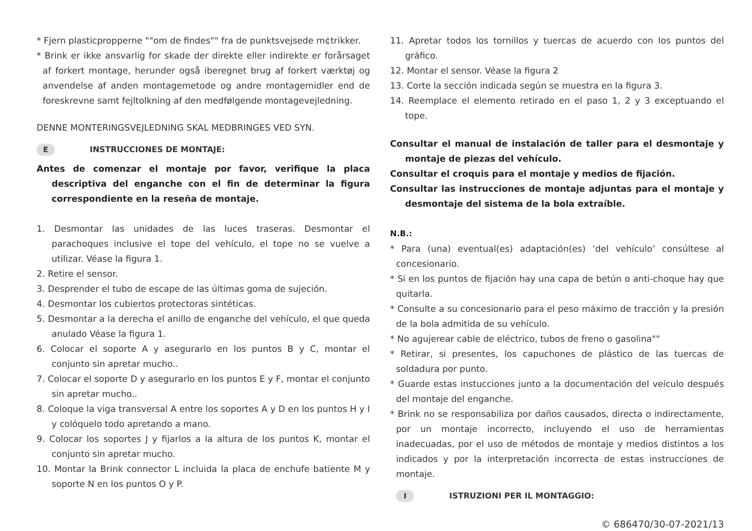* Fjern plasticpropperne ""om de findes"" fra de punktsvejsede m¢trikker.
* Brink er ikke ansvarlig for skade der direkte eller indirekte er forårsaget af forkert montage, herunder også iberegnet brug af forkert værktøj og anvendelse af anden montagemetode og andre montagemidler end de foreskrevne samt fejltolkning af den medfølgende montagevejledning.
DENNE MONTERINGSVEJLEDNING SKAL MEDBRINGES VED SYN.
E INSTRUCCIONES DE MONTAJE:
Antes de comenzar el montaje por favor, verifique la placa descriptiva del enganche con el fin de determinar la figura correspondiente en la reseña de montaje.
1. Desmontar las unidades de las luces traseras. Desmontar el parachoques inclusive el tope del vehículo, el tope no se vuelve a utilizar. Véase la figura 1.
2. Retire el sensor.
3. Desprender el tubo de escape de las últimas goma de sujeción.
4. Desmontar los cubiertos protectoras sintéticas.
5. Desmontar a la derecha el anillo de enganche del vehículo, el que queda anulado Véase la figura 1.
6. Colocar el soporte A y asegurarlo en los puntos B y C, montar el conjunto sin apretar mucho..
7. Colocar el soporte D y asegurarlo en los puntos E y F, montar el conjunto sin apretar mucho..
8. Coloque la viga transversal A entre los soportes A y D en los puntos H y I y colóquelo todo apretando a mano.
9. Colocar los soportes J y fijarlos a la altura de los puntos K, montar el conjunto sin apretar mucho.
10. Montar la Brink connector L incluida la placa de enchufe batiente M y soporte N en los puntos O y P.
11. Apretar todos los tornillos y tuercas de acuerdo con los puntos del gráfico.
12. Montar el sensor. Véase la figura 2
13. Corte la sección indicada según se muestra en la figura 3.
14. Reemplace el elemento retirado en el paso 1, 2 y 3 exceptuando el tope.
Consultar el manual de instalación de taller para el desmontaje y montaje de piezas del vehículo.
Consultar el croquis para el montaje y medios de fijación.
Consultar las instrucciones de montaje adjuntas para el montaje y desmontaje del sistema de la bola extraíble.
N.B.:
* Para (una) eventual(es) adaptación(es) ‘del vehículo’ consúltese al concesionario.
* Si en los puntos de fijación hay una capa de betún o anti-choque hay que quitarla.
* Consulte a su concesionario para el peso máximo de tracción y la presión de la bola admitida de su vehículo.
* No agujerear cable de eléctrico, tubos de freno o gasolina""
* Retirar, si presentes, los capuchones de plástico de las tuercas de soldadura por punto.
* Guarde estas instucciones junto a la documentación del veículo después del montaje del enganche.
* Brink no se responsabiliza por daños causados, directa o indirectamente, por un montaje incorrecto, incluyendo el uso de herramientas inadecuadas, por el uso de métodos de montaje y medios distintos a los indicados y por la interpretación incorrecta de estas instrucciones de montaje.
I ISTRUZIONI PER IL MONTAGGIO:
© 686470/30-07-2021/13